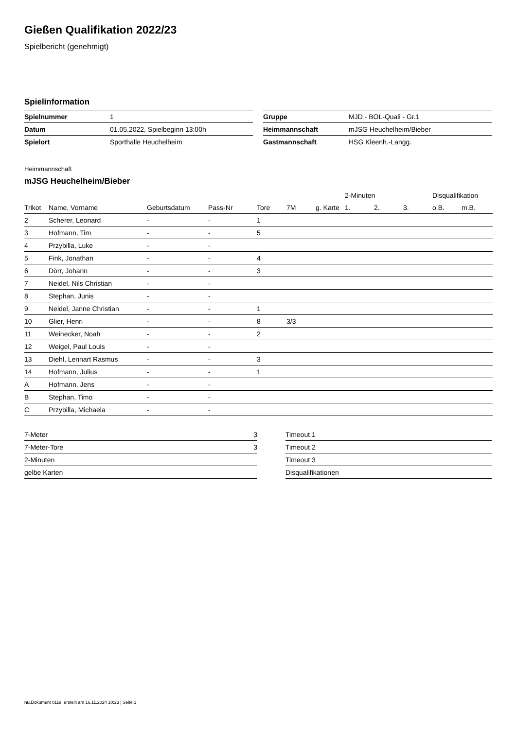Gießen Qualifikation 2022/23
Spielbericht (genehmigt)
Spielinformation
| Spielnummer | 1 |
| Datum | 01.05.2022, Spielbeginn 13:00h |
| Spielort | Sporthalle Heuchelheim |
| Gruppe | MJD - BOL-Quali - Gr.1 |
| Heimmannschaft | mJSG Heuchelheim/Bieber |
| Gastmannschaft | HSG Kleenh.-Langg. |
Heimmannschaft
mJSG Heuchelheim/Bieber
| | | | | | | | | 2-Minuten | | | Disqualifikation | |
| --- | --- | --- | --- | --- | --- | --- | --- | --- | --- | --- | --- | --- |
| Trikot | Name, Vorname | Geburtsdatum | Pass-Nr | Tore | 7M | g. Karte | | 1. | 2. | 3. | o.B. | m.B. |
| 2 | Scherer, Leonard | - | - | 1 | | | | | | | | |
| 3 | Hofmann, Tim | - | - | 5 | | | | | | | | |
| 4 | Przybilla, Luke | - | - | | | | | | | | | |
| 5 | Fink, Jonathan | - | - | 4 | | | | | | | | |
| 6 | Dörr, Johann | - | - | 3 | | | | | | | | |
| 7 | Neidel, Nils Christian | - | - | | | | | | | | | |
| 8 | Stephan, Junis | - | - | | | | | | | | | |
| 9 | Neidel, Janne Christian | - | - | 1 | | | | | | | | |
| 10 | Glier, Henri | - | - | 8 | 3/3 | | | | | | | |
| 11 | Weinecker, Noah | - | - | 2 | | | | | | | | |
| 12 | Weigel, Paul Louis | - | - | | | | | | | | | |
| 13 | Diehl, Lennart Rasmus | - | - | 3 | | | | | | | | |
| 14 | Hofmann, Julius | - | - | 1 | | | | | | | | |
| A | Hofmann, Jens | - | - | | | | | | | | | |
| B | Stephan, Timo | - | - | | | | | | | | | |
| C | Przybilla, Michaela | - | - | | | | | | | | | |
| 7-Meter | 3 |
| 7-Meter-Tore | 3 |
| 2-Minuten | |
| gelbe Karten | |
| Timeout 1 |
| Timeout 2 |
| Timeout 3 |
| Disqualifikationen |
nu.Dokument 011e, erstellt am 16.11.2024 10:23 | Seite 1